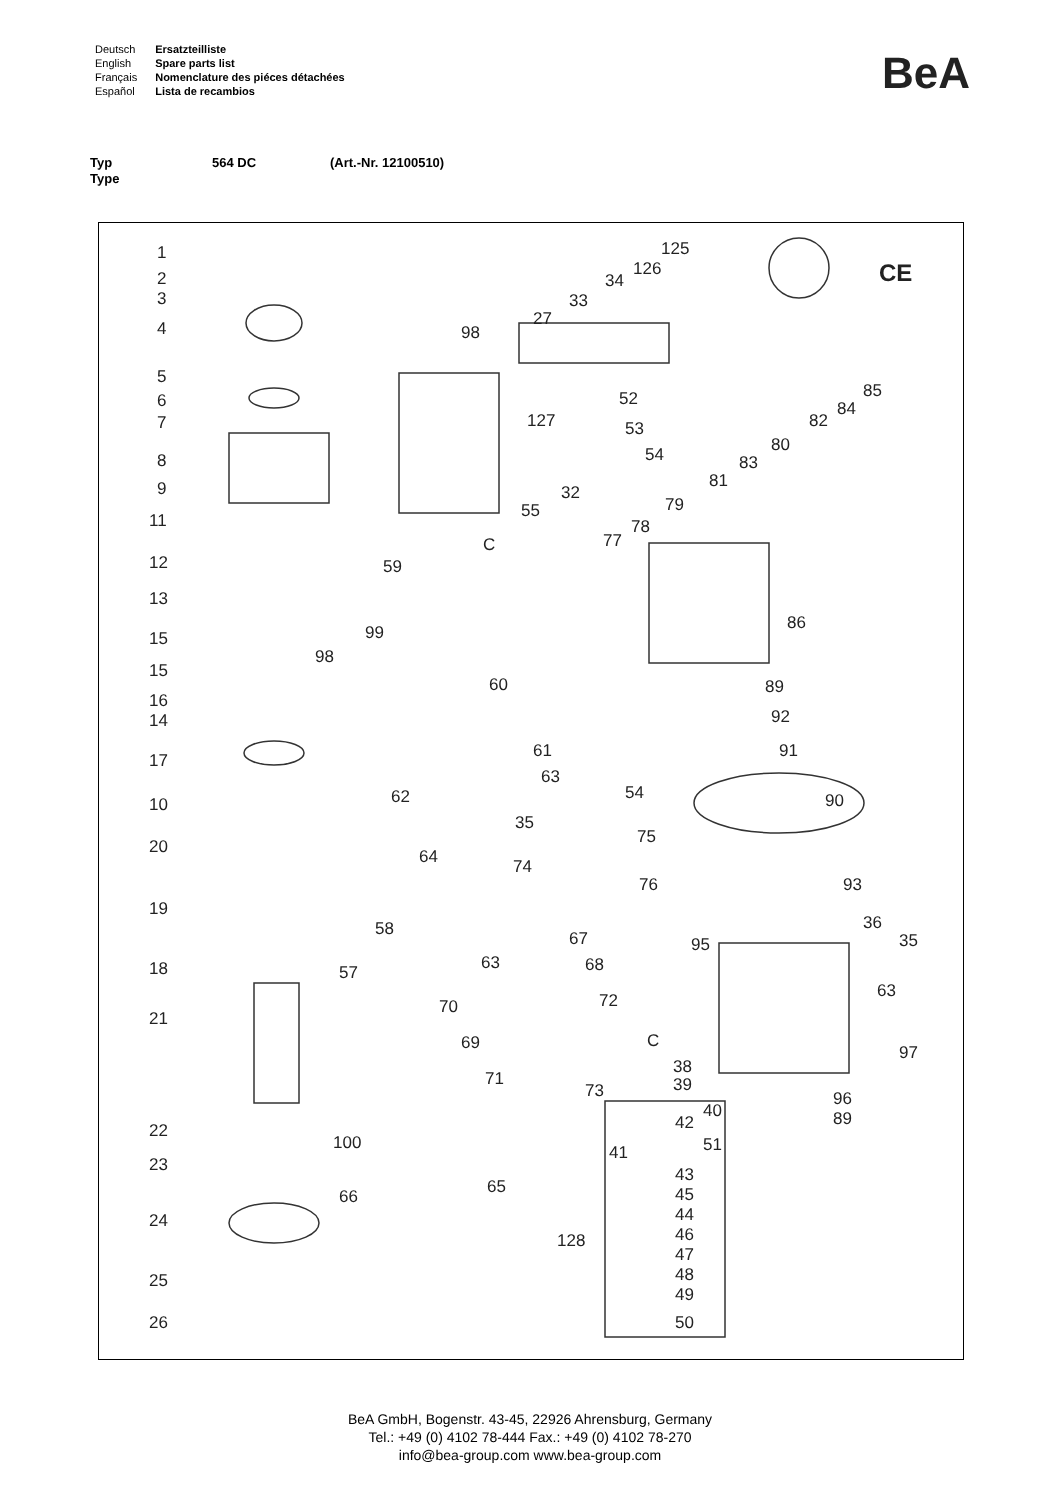| Deutsch | Ersatzteilliste |
| English | Spare parts list |
| Français | Nomenclature des piéces détachées |
| Español | Lista de recambios |
BeA
Typ 564 DC (Art.-Nr. 12100510)
Type
1
2
3
4
5
6
7
8
9
11
12
13
15
15
16
14
17
10
20
19
18
21
22
23
24
25
26
98
27
33
34
126
125
CE
85
84
82
80
83
81
52
127 53
54
32
79
55
78
77
C
59
86
99
98
60 89
92
91
61
63
62 54 90
35
75
64 74
76 93
36
35
95
58 67
63 68
57
63
72
70
69 C
97
38
39
71
73 96
40
42 89
100 41 51
43
65
66 45
44
46
128
47
48
49
50
BeA GmbH, Bogenstr. 43-45, 22926 Ahrensburg, Germany
Tel.: +49 (0) 4102 78-444 Fax.: +49 (0) 4102 78-270
info@bea-group.com www.bea-group.com